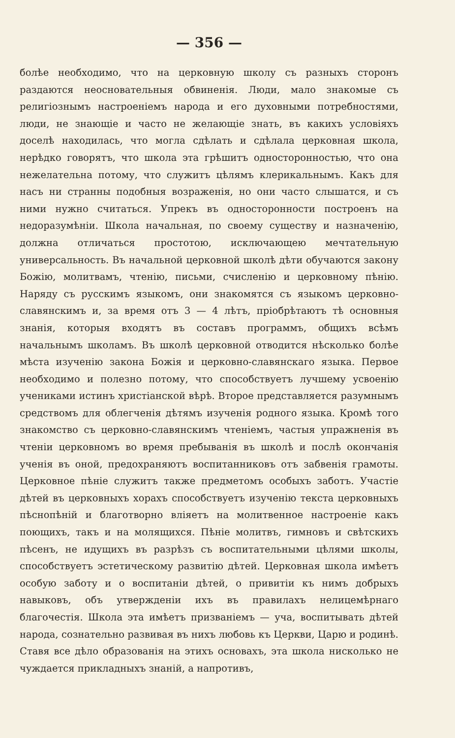— 356 —
болѣе необходимо, что на церковную школу съ разныхъ сторонъ раздаются неосновательныя обвиненія. Люди, мало знакомые съ религіознымъ настроеніемъ народа и его духовными потребностями, люди, не знающіе и часто не желающіе знать, въ какихъ условіяхъ доселѣ находилась, что могла сдѣлать и сдѣлала церковная школа, нерѣдко говорятъ, что школа эта грѣшитъ односторонностью, что она нежелательна потому, что служитъ цѣлямъ клерикальнымъ. Какъ для насъ ни странны подобныя возраженія, но они часто слышатся, и съ ними нужно считаться. Упрекъ въ односторонности построенъ на недоразумѣніи. Школа начальная, по своему существу и назначенію, должна отличаться простотою, исключающею мечтательную универсальность. Въ начальной церковной школѣ дѣти обучаются закону Божію, молитвамъ, чтенію, письми, счисленію и церковному пѣнію. Наряду съ русскимъ языкомъ, они знакомятся съ языкомъ церковно-славянскимъ и, за время отъ 3 — 4 лѣтъ, пріобрѣтаютъ тѣ основныя знанія, которыя входятъ въ составъ программъ, общихъ всѣмъ начальнымъ школамъ. Въ школѣ церковной отводится нѣсколько болѣе мѣста изученію закона Божія и церковно-славянскаго языка. Первое необходимо и полезно потому, что способствуетъ лучшему усвоенію учениками истинъ христіанской вѣрѣ. Второе представляется разумнымъ средствомъ для облегченія дѣтямъ изученія родного языка. Кромѣ того знакомство съ церковно-славянскимъ чтеніемъ, частыя упражненія въ чтеніи церковномъ во время пребыванія въ школѣ и послѣ окончанія ученія въ оной, предохраняютъ воспитанниковъ отъ забвенія грамоты. Церковное пѣніе служитъ также предметомъ особыхъ заботъ. Участіе дѣтей въ церковныхъ хорахъ способствуетъ изученію текста церковныхъ пѣснопѣній и благотворно вліяетъ на молитвенное настроеніе какъ поющихъ, такъ и на молящихся. Пѣніе молитвъ, гимновъ и свѣтскихъ пѣсенъ, не идущихъ въ разрѣзъ съ воспитательными цѣлями школы, способствуетъ эстетическому развитію дѣтей. Церковная школа имѣетъ особую заботу и о воспитаніи дѣтей, о привитіи къ нимъ добрыхъ навыковъ, объ утвержденіи ихъ въ правилахъ нелицемѣрнаго благочестія. Школа эта имѣетъ призваніемъ — уча, воспитывать дѣтей народа, сознательно развивая въ нихъ любовь къ Церкви, Царю и родинѣ. Ставя все дѣло образованія на этихъ основахъ, эта школа нисколько не чуждается прикладныхъ знаній, а напротивъ,